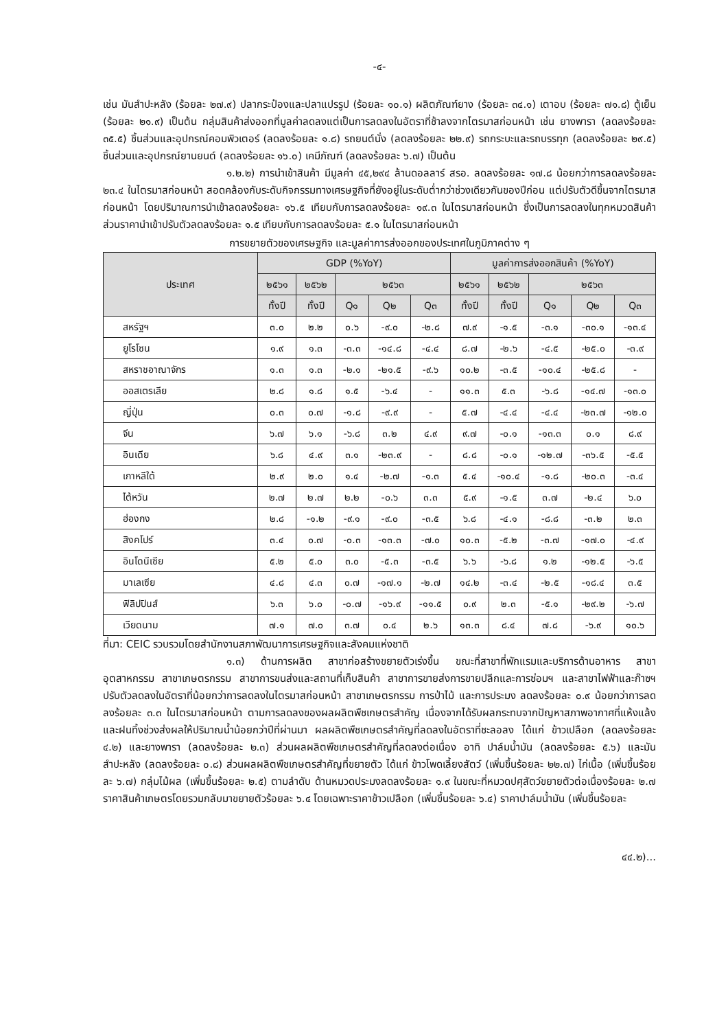-๔-
เช่น มันสำปะหลัง (ร้อยละ ๒๗.๙) ปลากระป๋องและปลาแปรรูป (ร้อยละ ๑๐.๑) ผลิตภัณฑ์ยาง (ร้อยละ ๓๔.๑) เตาอบ (ร้อยละ ๗๑.๘) ตู้เย็น (ร้อยละ ๒๑.๙) เป็นต้น กลุ่มสินค้าส่งออกที่มูลค่าลดลงแต่เป็นการลดลงในอัตราที่ช้าลงจากไตรมาสก่อนหน้า เช่น ยางพารา (ลดลงร้อยละ ๓๕.๕) ชิ้นส่วนและอุปกรณ์คอมพิวเตอร์ (ลดลงร้อยละ ๑.๘) รถยนต์นั่ง (ลดลงร้อยละ ๒๒.๙) รถกระบะและรถบรรทุก (ลดลงร้อยละ ๒๙.๕) ชิ้นส่วนและอุปกรณ์ยานยนต์ (ลดลงร้อยละ ๑๖.๐) เคมีภัณฑ์ (ลดลงร้อยละ ๖.๗) เป็นต้น
๑.๒.๒) การนำเข้าสินค้า มีมูลค่า ๔๕,๒๙๔ ล้านดอลลาร์ สรอ. ลดลงร้อยละ ๑๗.๘ น้อยกว่าการลดลงร้อยละ ๒๓.๔ ในไตรมาสก่อนหน้า สอดคล้องกับระดับกิจกรรมทางเศรษฐกิจที่ยังอยู่ในระดับต่ำกว่าช่วงเดียวกันของปีก่อน แต่ปรับตัวดีขึ้นจากไตรมาสก่อนหน้า โดยปริมาณการนำเข้าลดลงร้อยละ ๑๖.๕ เทียบกับการลดลงร้อยละ ๑๙.๓ ในไตรมาสก่อนหน้า ซึ่งเป็นการลดลงในทุกหมวดสินค้า ส่วนราคานำเข้าปรับตัวลดลงร้อยละ ๑.๕ เทียบกับการลดลงร้อยละ ๕.๑ ในไตรมาสก่อนหน้า
การขยายตัวของเศรษฐกิจ และมูลค่าการส่งออกของประเทศในภูมิภาคต่าง ๆ
| ประเทศ | GDP (%YoY) | | | | | มูลค่าการส่งออกสินค้า (%YoY) | | | | |
| --- | --- | --- | --- | --- | --- | --- | --- | --- | --- | --- |
| | ๒๕๖๑ | ๒๕๖๒ | ๒๕๖๓ | | | ๒๕๖๑ | ๒๕๖๒ | ๒๕๖๓ | | |
| | ทั้งปี | ทั้งปี | Q๑ | Q๒ | Q๓ | ทั้งปี | ทั้งปี | Q๑ | Q๒ | Q๓ |
| สหรัฐฯ | ๓.๐ | ๒.๒ | ๐.๖ | -๙.๐ | -๒.๘ | ๗.๙ | -๑.๕ | -๓.๑ | -๓๐.๑ | -๑๓.๔ |
| ยูโรโซน | ๑.๙ | ๑.๓ | -๓.๓ | -๑๔.๘ | -๔.๔ | ๘.๗ | -๒.๖ | -๔.๕ | -๒๕.๐ | -๓.๙ |
| สหราชอาณาจักร | ๑.๓ | ๑.๓ | -๒.๑ | -๒๑.๕ | -๙.๖ | ๑๐.๒ | -๓.๕ | -๑๐.๔ | -๒๕.๘ | - |
| ออสเตรเลีย | ๒.๘ | ๑.๘ | ๑.๕ | -๖.๔ | - | ๑๑.๓ | ๕.๓ | -๖.๘ | -๑๔.๗ | -๑๓.๐ |
| ญี่ปุ่น | ๐.๓ | ๐.๗ | -๑.๘ | -๙.๙ | - | ๕.๗ | -๔.๔ | -๔.๔ | -๒๓.๗ | -๑๒.๐ |
| จีน | ๖.๗ | ๖.๑ | -๖.๘ | ๓.๒ | ๔.๙ | ๙.๗ | -๐.๑ | -๑๓.๓ | ๐.๑ | ๘.๙ |
| อินเดีย | ๖.๘ | ๔.๙ | ๓.๑ | -๒๓.๙ | - | ๘.๘ | -๐.๑ | -๑๒.๗ | -๓๖.๕ | -๕.๕ |
| เกาหลีใต้ | ๒.๙ | ๒.๐ | ๑.๔ | -๒.๗ | -๑.๓ | ๕.๔ | -๑๐.๔ | -๑.๘ | -๒๐.๓ | -๓.๔ |
| ไต้หวัน | ๒.๗ | ๒.๗ | ๒.๒ | -๐.๖ | ๓.๓ | ๕.๙ | -๑.๕ | ๓.๗ | -๒.๔ | ๖.๐ |
| ฮ่องกง | ๒.๘ | -๑.๒ | -๙.๑ | -๙.๐ | -๓.๕ | ๖.๘ | -๔.๑ | -๘.๘ | -๓.๒ | ๒.๓ |
| สิงคโปร์ | ๓.๔ | ๐.๗ | -๐.๓ | -๑๓.๓ | -๗.๐ | ๑๐.๓ | -๕.๒ | -๓.๗ | -๑๗.๐ | -๔.๙ |
| อินโดนีเซีย | ๕.๒ | ๕.๐ | ๓.๐ | -๕.๓ | -๓.๕ | ๖.๖ | -๖.๘ | ๑.๒ | -๑๒.๕ | -๖.๕ |
| มาเลเซีย | ๔.๘ | ๔.๓ | ๐.๗ | -๑๗.๑ | -๒.๗ | ๑๔.๒ | -๓.๔ | -๒.๕ | -๑๘.๔ | ๓.๕ |
| ฟิลิปปินส์ | ๖.๓ | ๖.๐ | -๐.๗ | -๑๖.๙ | -๑๑.๕ | ๐.๙ | ๒.๓ | -๕.๑ | -๒๙.๒ | -๖.๗ |
| เวียดนาม | ๗.๑ | ๗.๐ | ๓.๗ | ๐.๔ | ๒.๖ | ๑๓.๓ | ๘.๔ | ๗.๘ | -๖.๙ | ๑๐.๖ |
ที่มา: CEIC รวบรวมโดยสำนักงานสภาพัฒนาการเศรษฐกิจและสังคมแห่งชาติ
๑.๓) ด้านการผลิต สาขาก่อสร้างขยายตัวเร่งขึ้น ขณะที่สาขาที่พักแรมและบริการด้านอาหาร สาขาอุตสาหกรรม สาขาเกษตรกรรม สาขาการขนส่งและสถานที่เก็บสินค้า สาขาการขายส่งการขายปลีกและการซ่อมฯ และสาขาไฟฟ้าและก๊าซฯ ปรับตัวลดลงในอัตราที่น้อยกว่าการลดลงในไตรมาสก่อนหน้า สาขาเกษตรกรรม การป่าไม้ และการประมง ลดลงร้อยละ ๐.๙ น้อยกว่าการลดลงร้อยละ ๓.๓ ในไตรมาสก่อนหน้า ตามการลดลงของผลผลิตพืชเกษตรสำคัญ เนื่องจากได้รับผลกระทบจากปัญหาสภาพอากาศที่แห้งแล้งและฝนทิ้งช่วงส่งผลให้ปริมาณน้ำน้อยกว่าปีที่ผ่านมา ผลผลิตพืชเกษตรสำคัญที่ลดลงในอัตราที่ชะลอลง ได้แก่ ข้าวเปลือก (ลดลงร้อยละ ๔.๒) และยางพารา (ลดลงร้อยละ ๒.๓) ส่วนผลผลิตพืชเกษตรสำคัญที่ลดลงต่อเนื่อง อาทิ ปาล์มน้ำมัน (ลดลงร้อยละ ๕.๖) และมันสำปะหลัง (ลดลงร้อยละ ๐.๘) ส่วนผลผลิตพืชเกษตรสำคัญที่ขยายตัว ได้แก่ ข้าวโพดเลี้ยงสัตว์ (เพิ่มขึ้นร้อยละ ๒๒.๗) ไก่เนื้อ (เพิ่มขึ้นร้อยละ ๖.๗) กลุ่มไม้ผล (เพิ่มขึ้นร้อยละ ๒.๕) ตามลำดับ ด้านหมวดประมงลดลงร้อยละ ๑.๙ ในขณะที่หมวดปศุสัตว์ขยายตัวต่อเนื่องร้อยละ ๒.๗ ราคาสินค้าเกษตรโดยรวมกลับมาขยายตัวร้อยละ ๖.๔ โดยเฉพาะราคาข้าวเปลือก (เพิ่มขึ้นร้อยละ ๖.๔) ราคาปาล์มน้ำมัน (เพิ่มขึ้นร้อยละ
๔๔.๒)...